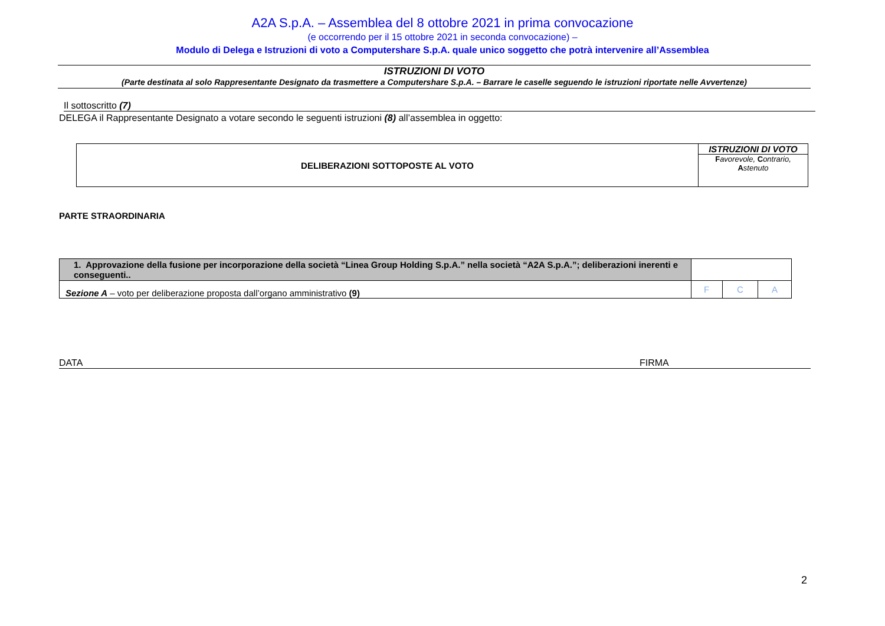A2A S.p.A. – Assemblea del 8 ottobre 2021 in prima convocazione
(e occorrendo per il 15 ottobre 2021 in seconda convocazione) –
Modulo di Delega e Istruzioni di voto a Computershare S.p.A. quale unico soggetto che potrà intervenire all’Assemblea
ISTRUZIONI DI VOTO
(Parte destinata al solo Rappresentante Designato da trasmettere a Computershare S.p.A. – Barrare le caselle seguendo le istruzioni riportate nelle Avvertenze)
Il sottoscritto (7)
DELEGA il Rappresentante Designato a votare secondo le seguenti istruzioni (8) all’assemblea in oggetto:
| DELIBERAZIONI SOTTOPOSTE AL VOTO | ISTRUZIONI DI VOTO F avorevole, C ontrario, A stenuto |
PARTE STRAORDINARIA
| 1. Approvazione della fusione per incorporazione della società “Linea Group Holding S.p.A.” nella società “A2A S.p.A.”; deliberazioni inerenti e conseguenti.. | | | |
| Sezione A – voto per deliberazione proposta dall’organo amministrativo (9) | F | C | A |
DATA FIRMA
2